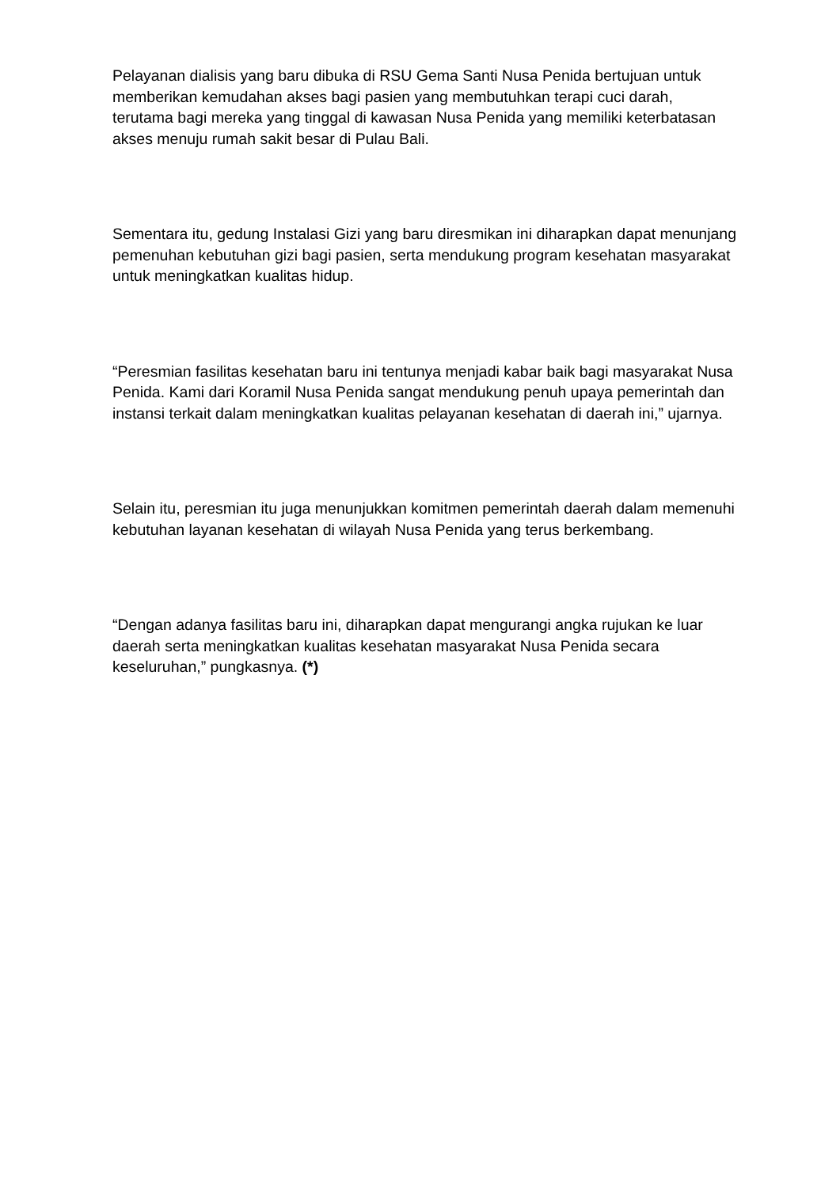Pelayanan dialisis yang baru dibuka di RSU Gema Santi Nusa Penida bertujuan untuk memberikan kemudahan akses bagi pasien yang membutuhkan terapi cuci darah, terutama bagi mereka yang tinggal di kawasan Nusa Penida yang memiliki keterbatasan akses menuju rumah sakit besar di Pulau Bali.
Sementara itu, gedung Instalasi Gizi yang baru diresmikan ini diharapkan dapat menunjang pemenuhan kebutuhan gizi bagi pasien, serta mendukung program kesehatan masyarakat untuk meningkatkan kualitas hidup.
“Peresmian fasilitas kesehatan baru ini tentunya menjadi kabar baik bagi masyarakat Nusa Penida. Kami dari Koramil Nusa Penida sangat mendukung penuh upaya pemerintah dan instansi terkait dalam meningkatkan kualitas pelayanan kesehatan di daerah ini,” ujarnya.
Selain itu, peresmian itu juga menunjukkan komitmen pemerintah daerah dalam memenuhi kebutuhan layanan kesehatan di wilayah Nusa Penida yang terus berkembang.
“Dengan adanya fasilitas baru ini, diharapkan dapat mengurangi angka rujukan ke luar daerah serta meningkatkan kualitas kesehatan masyarakat Nusa Penida secara keseluruhan,” pungkasnya. (*)